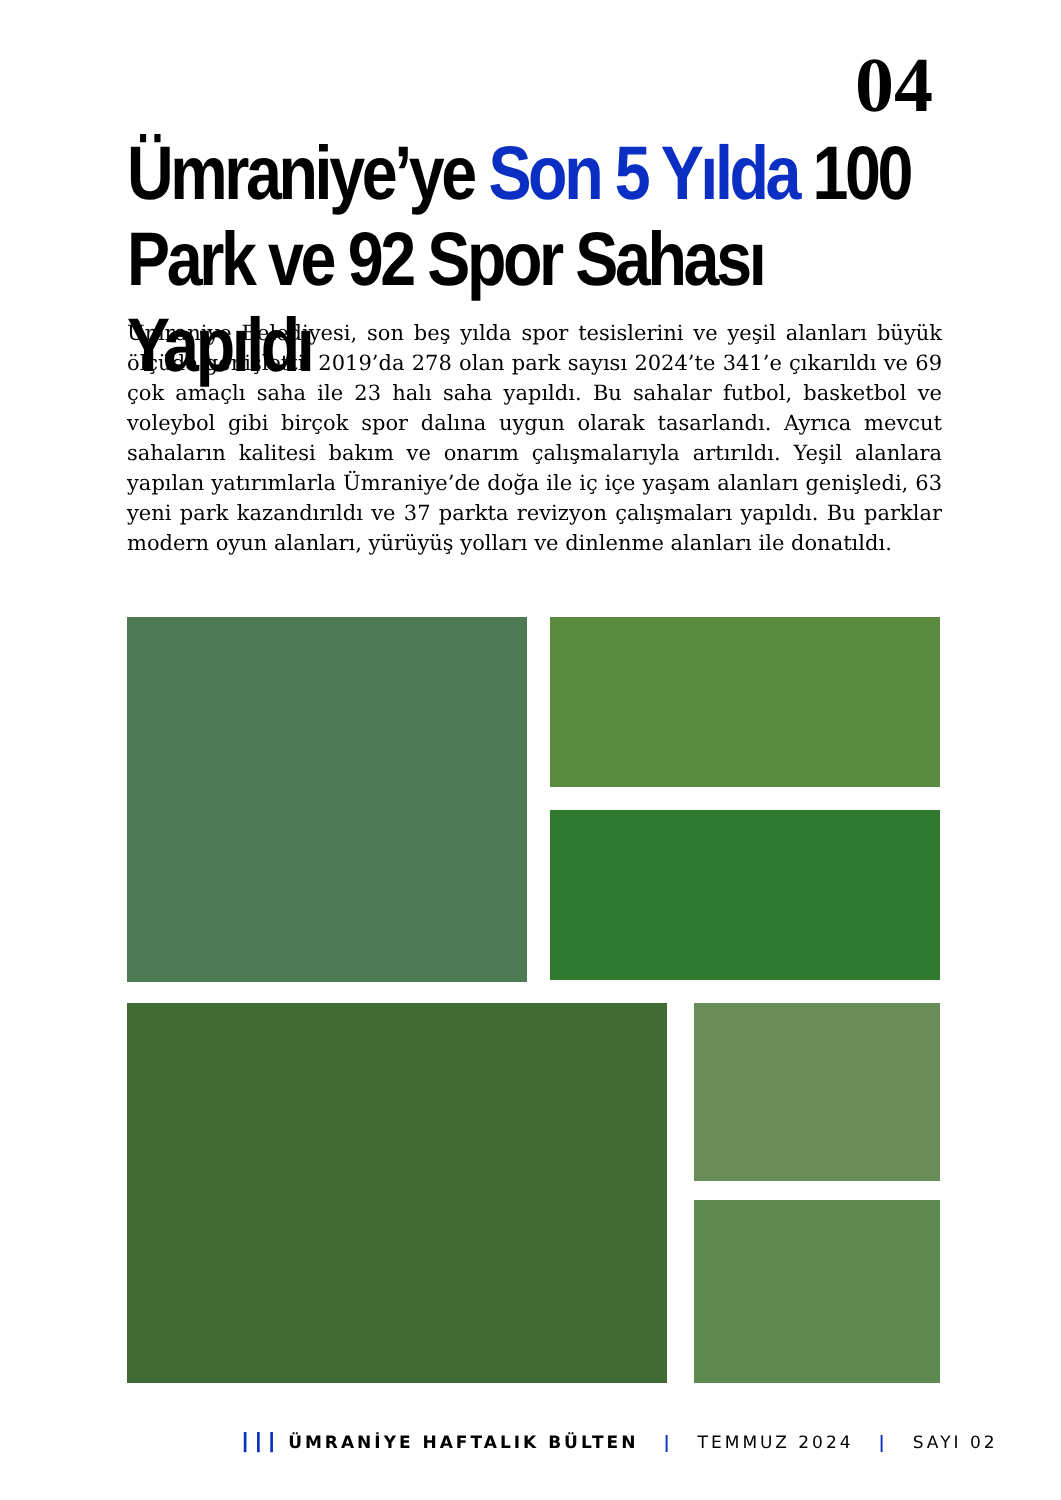04
Ümraniye’ye Son 5 Yılda 100 Park ve 92 Spor Sahası Yapıldı
Ümraniye Belediyesi, son beş yılda spor tesislerini ve yeşil alanları büyük ölçüde genişletti. 2019’da 278 olan park sayısı 2024’te 341’e çıkarıldı ve 69 çok amaçlı saha ile 23 halı saha yapıldı. Bu sahalar futbol, basketbol ve voleybol gibi birçok spor dalına uygun olarak tasarlandı. Ayrıca mevcut sahaların kalitesi bakım ve onarım çalışmalarıyla artırıldı. Yeşil alanlara yapılan yatırımlarla Ümraniye’de doğa ile iç içe yaşam alanları genişledi, 63 yeni park kazandırıldı ve 37 parkta revizyon çalışmaları yapıldı. Bu parklar modern oyun alanları, yürüyüş yolları ve dinlenme alanları ile donatıldı.
┃┃┃ ÜMRANİYE HAFTALIK BÜLTEN | TEMMUZ 2024 | SAYI 02